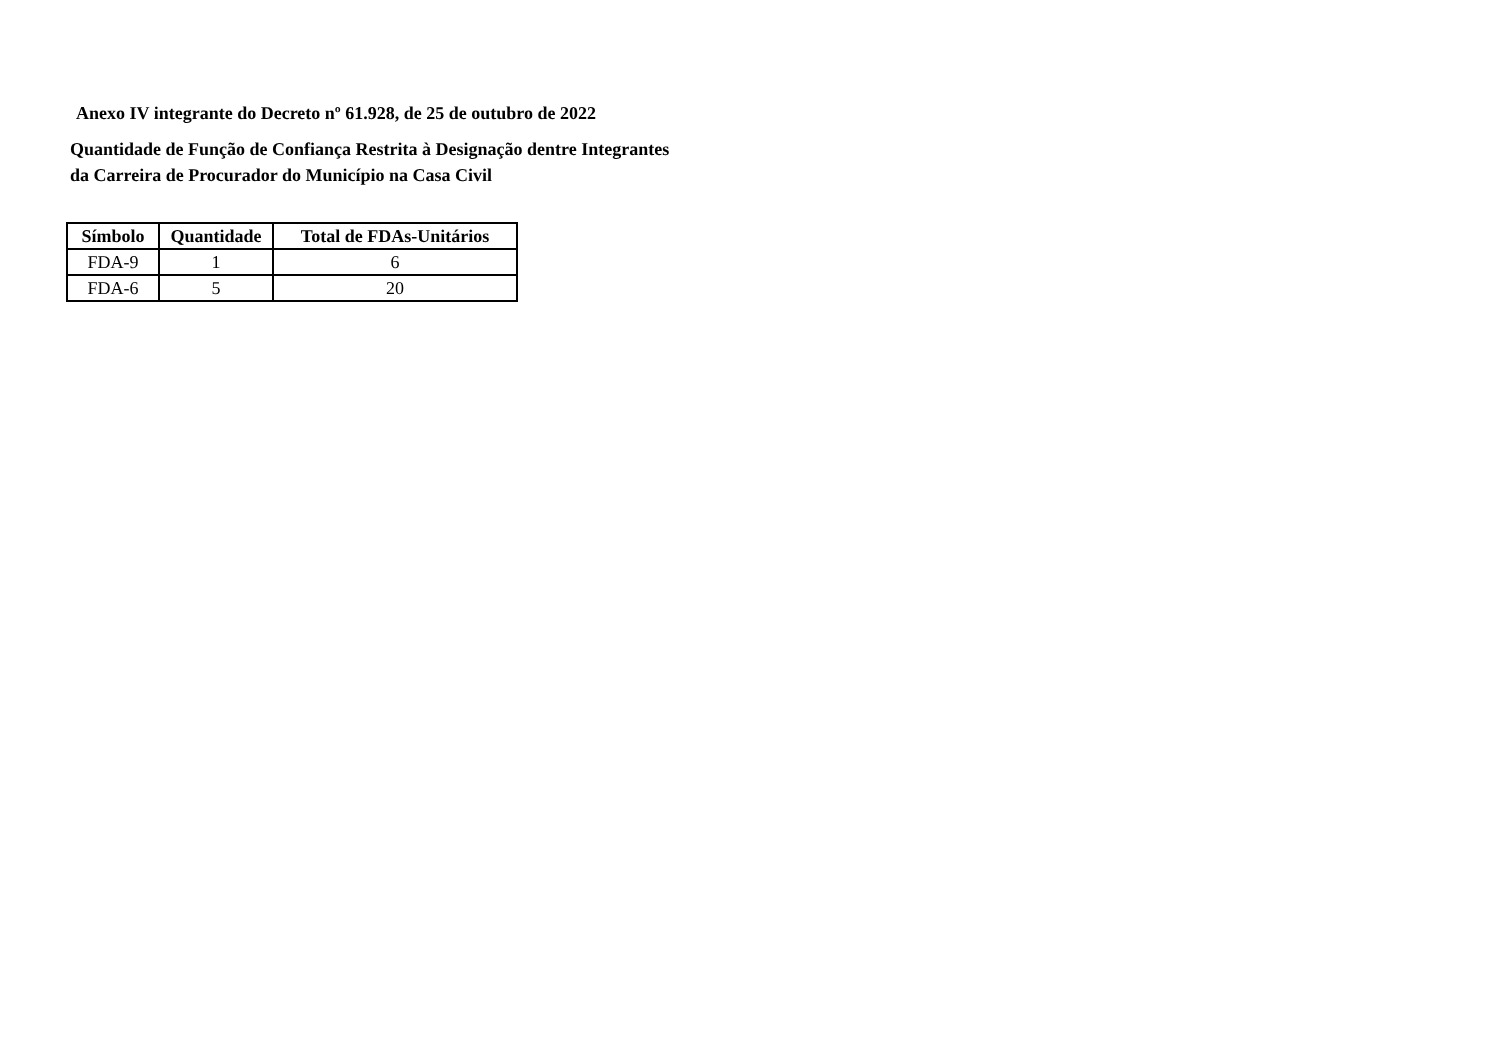Anexo IV integrante do Decreto nº 61.928, de 25 de outubro de 2022
Quantidade de Função de Confiança Restrita à Designação dentre Integrantes
da Carreira de Procurador do Município na Casa Civil
| Símbolo | Quantidade | Total de FDAs-Unitários |
| --- | --- | --- |
| FDA-9 | 1 | 6 |
| FDA-6 | 5 | 20 |